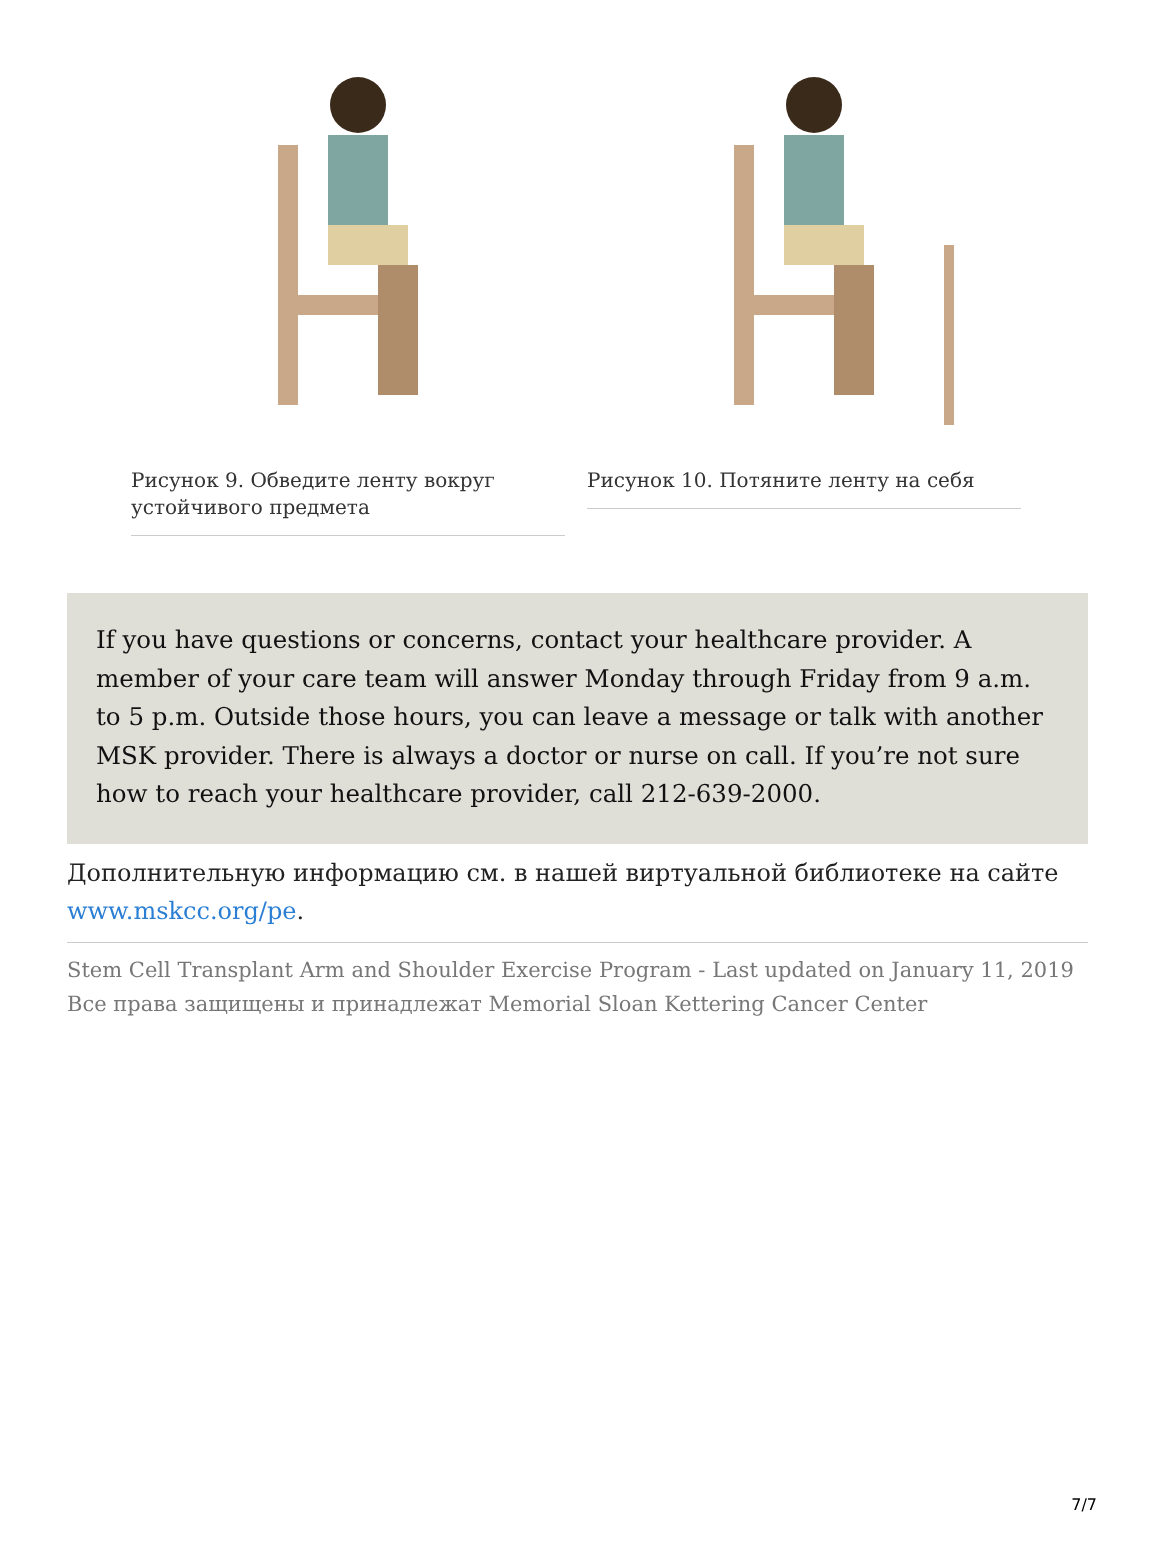Рисунок 9. Обведите ленту вокруг устойчивого предмета
Рисунок 10. Потяните ленту на себя
If you have questions or concerns, contact your healthcare provider. A member of your care team will answer Monday through Friday from 9 a.m. to 5 p.m. Outside those hours, you can leave a message or talk with another MSK provider. There is always a doctor or nurse on call. If you’re not sure how to reach your healthcare provider, call 212-639-2000.
Дополнительную информацию см. в нашей виртуальной библиотеке на сайте www.mskcc.org/pe.
Stem Cell Transplant Arm and Shoulder Exercise Program - Last updated on January 11, 2019
Все права защищены и принадлежат Memorial Sloan Kettering Cancer Center
7/7